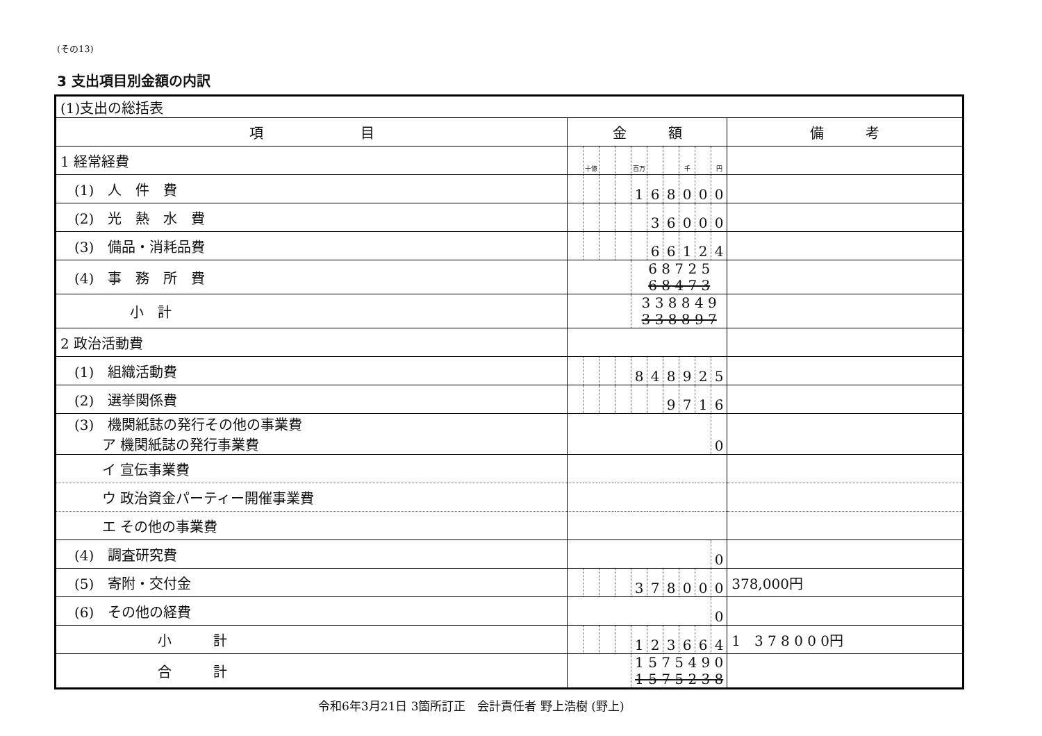(その13)
3 支出項目別金額の内訳
| (1)支出の総括表 | | | | | | | | | | | |
| 項 目 | 金 額 | | | | | | | | | | 備 考 |
| 1 経常経費 | | 十億 | | | 百万 | | | 千 | | 円 | |
| (1) 人 件 費 | | | | | 1 | 6 | 8 | 0 | 0 | 0 | |
| (2) 光 熱 水 費 | | | | | | 3 | 6 | 0 | 0 | 0 | |
| (3) 備品・消耗品費 | | | | | | 6 | 6 | 1 | 2 | 4 | |
| (4) 事 務 所 費 | | | | | 6 8 7 2 5 6 8 4 7 3 | | | | | | |
| 小 計 | | | | | 3 3 8 8 4 9 3 3 8 8 9 7 | | | | | | |
| 2 政治活動費 | | | | | | | | | | | |
| (1) 組織活動費 | | | | | 8 | 4 | 8 | 9 | 2 | 5 | |
| (2) 選挙関係費 | | | | | | | 9 | 7 | 1 | 6 | |
| (3) 機関紙誌の発行その他の事業費 ア 機関紙誌の発行事業費 | | | | | | | | | | 0 | |
| イ 宣伝事業費 | | | | | | | | | | | |
| ウ 政治資金パーティー開催事業費 | | | | | | | | | | | |
| エ その他の事業費 | | | | | | | | | | | |
| (4) 調査研究費 | | | | | | | | | | 0 | |
| (5) 寄附・交付金 | | | | | 3 | 7 | 8 | 0 | 0 | 0 | 378,000円 |
| (6) その他の経費 | | | | | | | | | | 0 | |
| 小 計 | | | | | 1 | 2 | 3 | 6 | 6 | 4 | 1 3 7 8 0 0 0円 |
| 合 計 | | | | | 1 5 7 5 4 9 0 1 5 7 5 2 3 8 | | | | | | |
令和6年3月21日 3箇所訂正　会計責任者 野上浩樹 (野上)